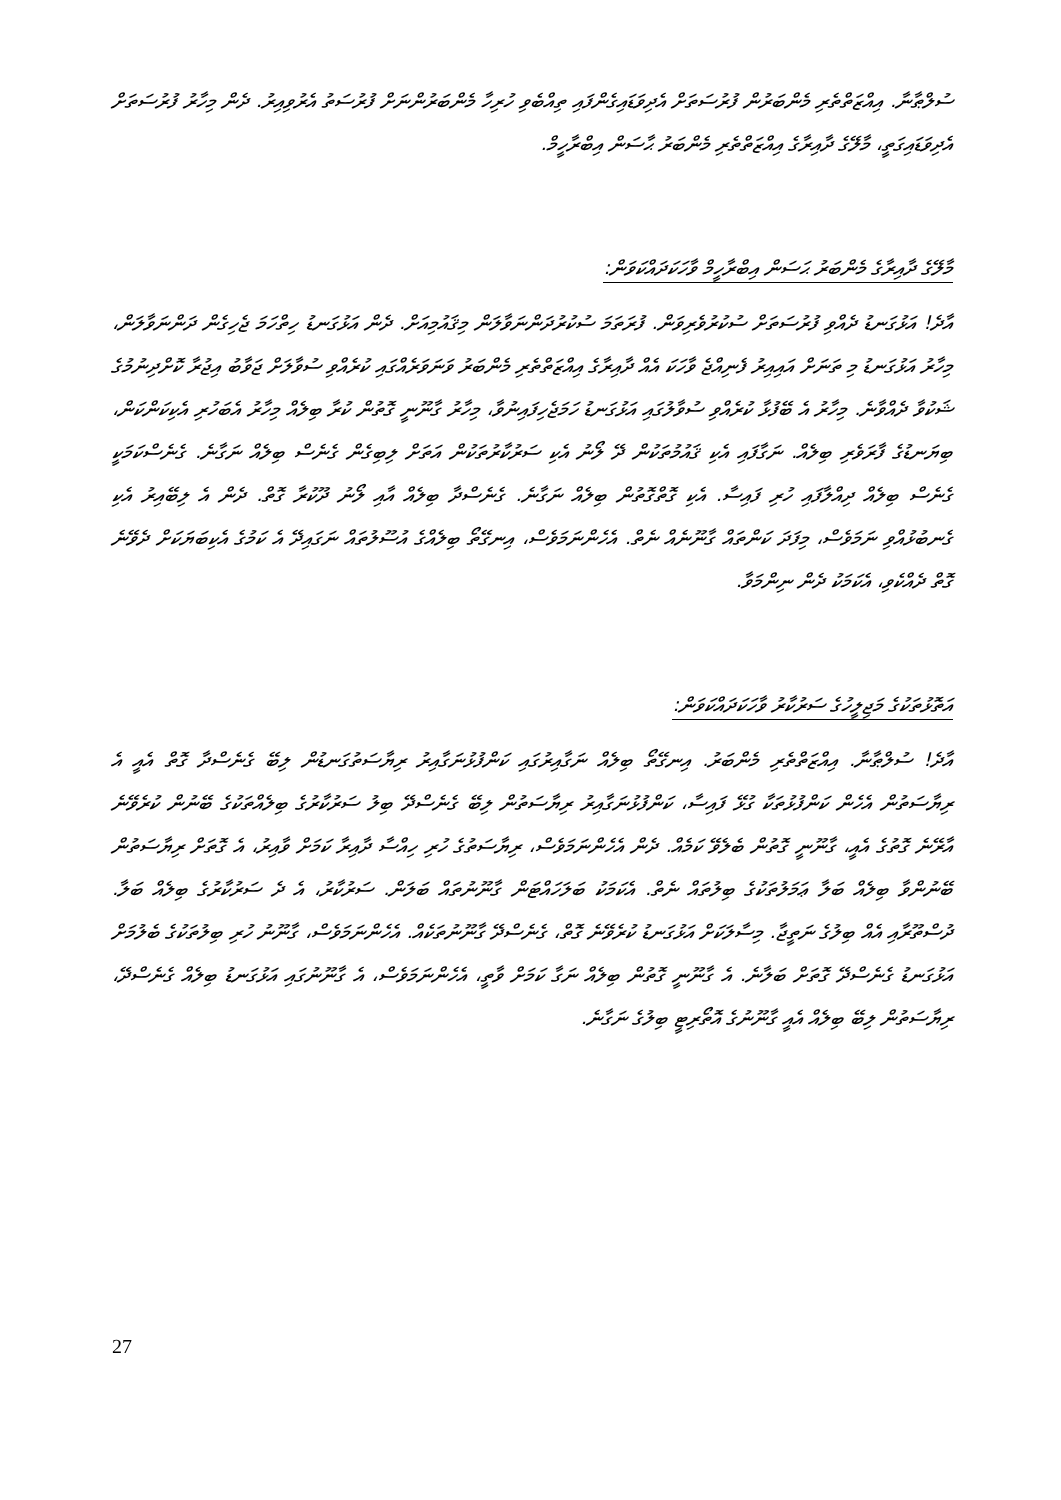ސުލްޠާނާ. އިއްޒަތްތެރި މެންބަރުން ފުރުސަތަށް އެދިވަޑައިގެންފައި ތިއްބެވި ހުރިހާ މެންބަރުންނަށް ފުރުސަތު އެރުވިއިރު. ދެން މިހާރު ފުރުސަތަށް އެދިވަޑައިގަތީ، މާލޭގެ ދާއިރާގެ އިއްޒަތްތެރި މެންބަރު ޙާސަން އިބްރާހީމް.
މާލޭގެ ދާއިރާގެ މެންބަރު ޙަސަން އިބްރާހީމް ވާހަކަދައްކަވަން:
އާދެ! އަޅުގަނޑު ދެއްވި ފުރުސަތަށް ސުކުރުވެރިވަން. ފުރަތަމަ ސުކުރުދަންނަވާލަން މިޤައުމިއަށް. ދެން އަޅުގަނޑު ހިތްހަމަ ޖެހިގެން ދަންނަވާލަން، މިހާރު އަޅުގަނޑު މި ތަނަށް އައިއިރު ފެނިއްޖެ ވާހަކަ އެއް ދާއިރާގެ އިއްޒަތްތެރި މެންބަރު ވަނަވަރެއްގައި ކުރެއްވި ސުވާލަށް ޖަވާބު އިޖުރާ ކޮށްދިނުމުގެ ޝަކުވާ ދެއްވާނެ. މިހާރު އެ ބޭފުޅާ ކުރެއްވި ސުވާލުގައި އަޅުގަނޑު ހަމަޖެހިފައިނުވާ، މިހާރު ގާނޫނީ ގޮތުން ކުރާ ބިލެއް މިހާރު އެބަހުރި އެކިކަންކަން، ބިޔަނޑުގެ ފާރަވެރި ބިލެއް. ނަގާފައި އެކި ޤައުމުތަކުން ދޭ ލޯނު އެކި ސަރުކާރުތަކުން އަތަށް ލިބިގެން ގެނެސް ބިލެއް ނަގާނެ. ގެނެސްކަމަކީ ގެނެސް ބިލެއް ދިއްލާފައި ހުރި ފައިސާ. އެކި ގޮތްގޮތުން ބިލެއް ނަގާނެ. ގެނެސްދާ ބިލެއް އާއި ލޯނު ދޫކުރާ ގޮތް. ދެން އެ ލިބޭއިރު އެކި ގެނބުޅުއްވި ނަމަވެސް، މިފަދަ ކަންތައް ގާނޫނެއް ނެތް. އެހެންނަމަވެސް، އިނގޭތޯ ބިލެއްގެ އުސޫލުތައް ނަގައިދޭ އެ ކަމުގެ އެކިބަޔަކަށް ދެވޭނެ ގޮތް ދެއްކެވި، އެކަމަކު ދެން ނިންމަވާ.
އަތޮޅުތަކުގެ މަޖިލީހުގެ ސަރުކާރު ވާހަކަދައްކަވަން:
އާދެ! ސުލްޠާނާ. އިއްޒަތްތެރި މެންބަރު. އިނގޭތޯ ބިލެއް ނަގާއިރުގައި ކަންފުޅުނަގާއިރު ރިޔާސަތުގަނޑުން ލިބޭ ގެނެސްދާ ގޮތް އެއީ އެ ރިޔާސަތުން އެހެން ކަންފުޅުތަކާ ގުޅޭ ފައިސާ، ކަންފުޅުނަގާއިރު ރިޔާސަތުން ލިބޭ ގެނެސްދޭ ބިލު ސަރުކާރުގެ ބިލެއްތަކުގެ ބޭނުން ކުރެވޭނެ އާރޭނެ ގޮތުގެ އެއީ، ގާނޫނީ ގޮތުން ބެލެވޭ ކަމެއް. ދެން އެހެންނަމަވެސް، ރިޔާސަތުގެ ހުރި ހިއްސާ ދާއިރާ ކަމަށް ވާއިރު، އެ ގޮތަށް ރިޔާސަތުން ބޭނުންވާ ބިލެއް ބަލާ ޢަމަލުތަކުގެ ބިލުތައް ނެތް. އެކަމަކު ބަލަހައްޓަން ގާނޫނުތައް ބަލަން. ސަރުކާރު، އެ ދެ ސަރުކާރުގެ ބިލެއް ބަލާ. ދުސްތޫރާއި އެއް ބިލުގެ ނަތީޖާ. މިސާލަކަށް އަޅުގަނޑު ކުރެވޭނެ ގޮތް، ގެނެސްދޭ ގާނޫނުތަކެއް. އެހެންނަމަވެސް، ގާނޫނު ހުރި ބިލުތަކުގެ ބެލުމަށް އަޅުގަނޑު ގެނެސްދޭ ގޮތަށް ބަލާނެ. އެ ގާނޫނީ ގޮތުން ބިލެއް ނަގާ ކަމަށް ވާތީ، އެހެންނަމަވެސް، އެ ގާނޫނުގައި އަޅުގަނޑު ބިލެއް ގެނެސްދޭ، ރިޔާސަތުން ލިބޭ ބިލެއް އެއީ ގާނޫނުގެ އޮތޯރިޓީ ބިލުގެ ނަގާނެ.
27